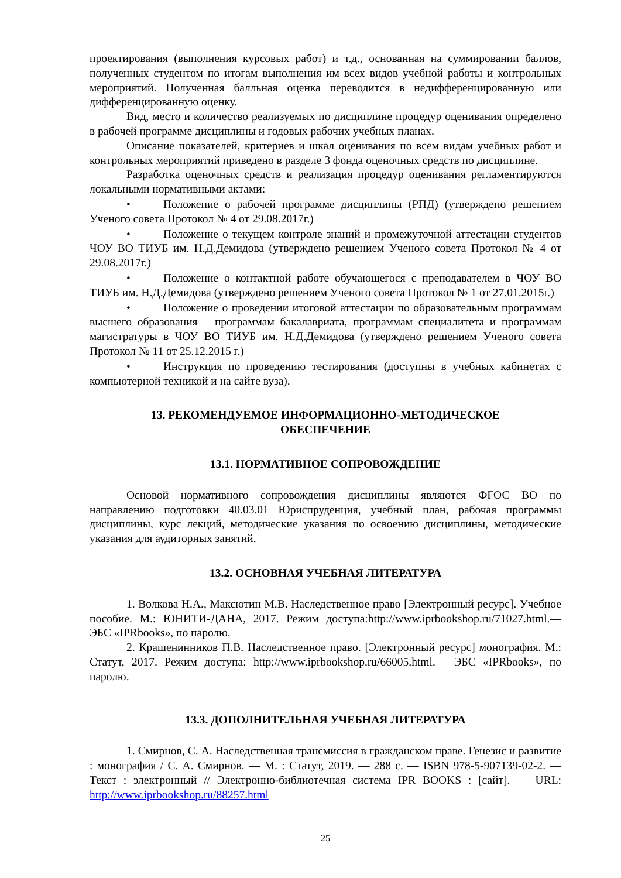проектирования (выполнения курсовых работ) и т.д., основанная на суммировании баллов, полученных студентом по итогам выполнения им всех видов учебной работы и контрольных мероприятий. Полученная балльная оценка переводится в недифференцированную или дифференцированную оценку.
Вид, место и количество реализуемых по дисциплине процедур оценивания определено в рабочей программе дисциплины и годовых рабочих учебных планах.
Описание показателей, критериев и шкал оценивания по всем видам учебных работ и контрольных мероприятий приведено в разделе 3 фонда оценочных средств по дисциплине.
Разработка оценочных средств и реализация процедур оценивания регламентируются локальными нормативными актами:
• Положение о рабочей программе дисциплины (РПД) (утверждено решением Ученого совета Протокол № 4 от 29.08.2017г.)
• Положение о текущем контроле знаний и промежуточной аттестации студентов ЧОУ ВО ТИУБ им. Н.Д.Демидова (утверждено решением Ученого совета Протокол № 4 от 29.08.2017г.)
• Положение о контактной работе обучающегося с преподавателем в ЧОУ ВО ТИУБ им. Н.Д.Демидова (утверждено решением Ученого совета Протокол № 1 от 27.01.2015г.)
• Положение о проведении итоговой аттестации по образовательным программам высшего образования – программам бакалавриата, программам специалитета и программам магистратуры в ЧОУ ВО ТИУБ им. Н.Д.Демидова (утверждено решением Ученого совета Протокол № 11 от 25.12.2015 г.)
• Инструкция по проведению тестирования (доступны в учебных кабинетах с компьютерной техникой и на сайте вуза).
13. РЕКОМЕНДУЕМОЕ ИНФОРМАЦИОННО-МЕТОДИЧЕСКОЕ
ОБЕСПЕЧЕНИЕ
13.1. НОРМАТИВНОЕ СОПРОВОЖДЕНИЕ
Основой нормативного сопровождения дисциплины являются ФГОС ВО по направлению подготовки 40.03.01 Юриспруденция, учебный план, рабочая программы дисциплины, курс лекций, методические указания по освоению дисциплины, методические указания для аудиторных занятий.
13.2. ОСНОВНАЯ УЧЕБНАЯ ЛИТЕРАТУРА
1. Волкова Н.А., Максютин М.В. Наследственное право [Электронный ресурс]. Учебное пособие. М.: ЮНИТИ-ДАНА, 2017. Режим доступа:http://www.iprbookshop.ru/71027.html.— ЭБС «IPRbooks», по паролю.
2. Крашенинников П.В. Наследственное право. [Электронный ресурс] монография. М.: Статут, 2017. Режим доступа: http://www.iprbookshop.ru/66005.html.— ЭБС «IPRbooks», по паролю.
13.3. ДОПОЛНИТЕЛЬНАЯ УЧЕБНАЯ ЛИТЕРАТУРА
1. Смирнов, С. А. Наследственная трансмиссия в гражданском праве. Генезис и развитие : монография / С. А. Смирнов. — М. : Статут, 2019. — 288 c. — ISBN 978-5-907139-02-2. — Текст : электронный // Электронно-библиотечная система IPR BOOKS : [сайт]. — URL: http://www.iprbookshop.ru/88257.html
25